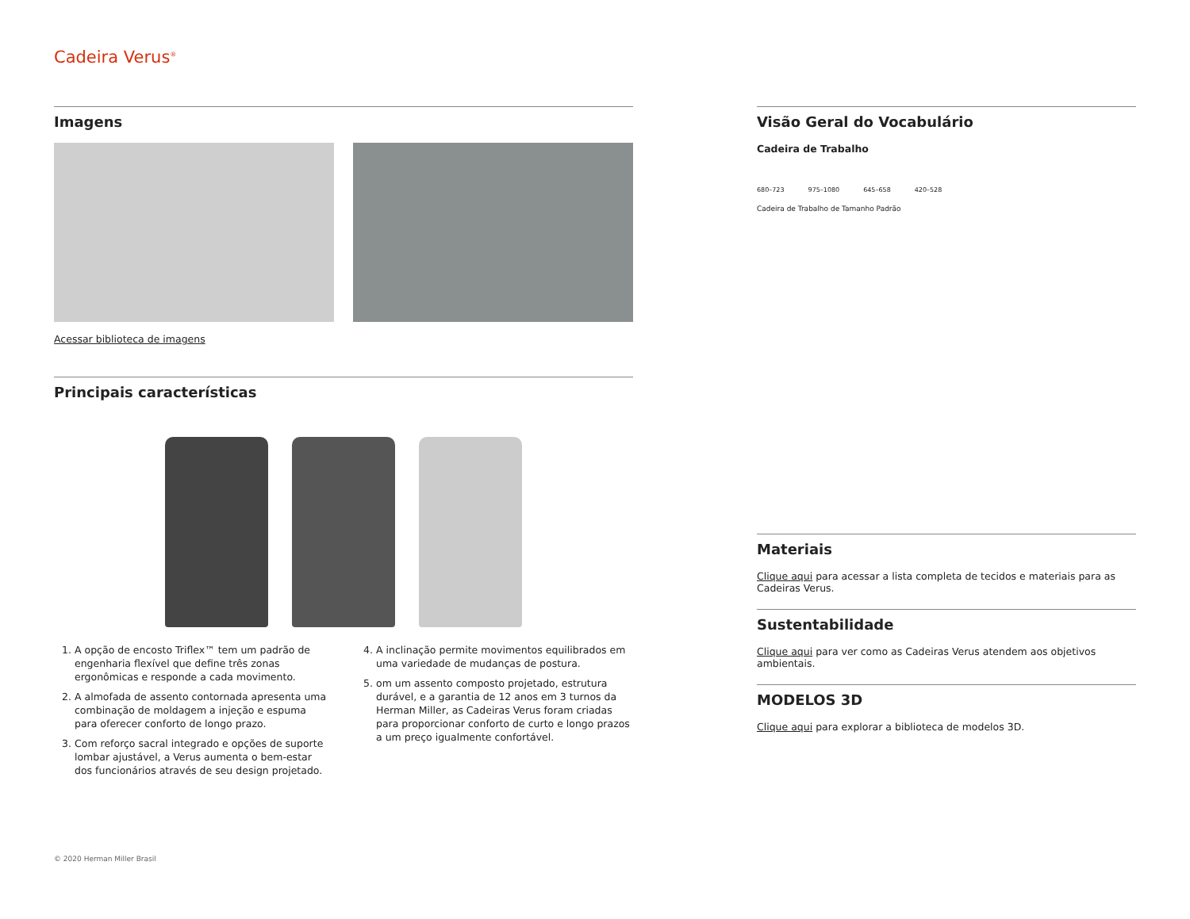Cadeira Verus<sup>®</sup>
Imagens
Acessar biblioteca de imagens
Principais características
1. A opção de encosto Triflex™ tem um padrão de engenharia flexível que define três zonas ergonômicas e responde a cada movimento.
2. A almofada de assento contornada apresenta uma combinação de moldagem a injeção e espuma para oferecer conforto de longo prazo.
3. Com reforço sacral integrado e opções de suporte lombar ajustável, a Verus aumenta o bem-estar dos funcionários através de seu design projetado.
4. A inclinação permite movimentos equilibrados em uma variedade de mudanças de postura.
5. om um assento composto projetado, estrutura durável, e a garantia de 12 anos em 3 turnos da Herman Miller, as Cadeiras Verus foram criadas para proporcionar conforto de curto e longo prazos a um preço igualmente confortável.
© 2020 Herman Miller Brasil
Visão Geral do Vocabulário
Cadeira de Trabalho
680–723 975–1080 645–658 420–528
Cadeira de Trabalho de Tamanho Padrão
Materiais
Clique aqui para acessar a lista completa de tecidos e materiais para as Cadeiras Verus.
Sustentabilidade
Clique aqui para ver como as Cadeiras Verus atendem aos objetivos ambientais.
MODELOS 3D
Clique aqui para explorar a biblioteca de modelos 3D.